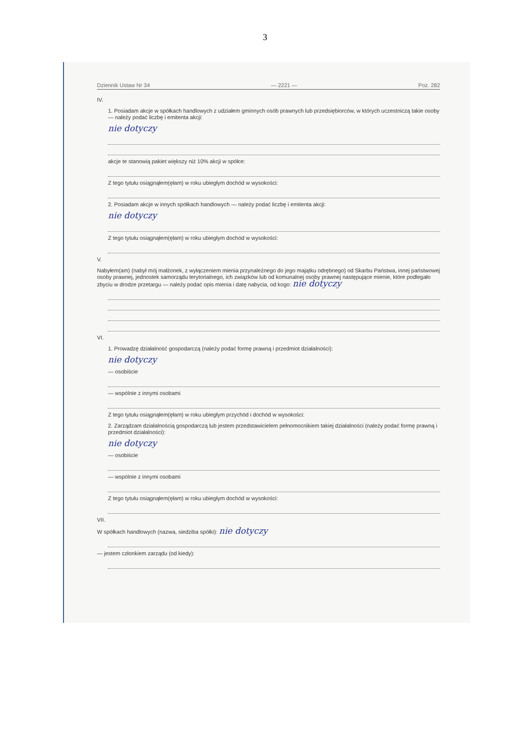3
Dziennik Ustaw Nr 34 — 2221 — Poz. 282
IV.
1. Posiadam akcje w spółkach handlowych z udziałem gminnych osób prawnych lub przedsiębiorców, w których uczestniczą takie osoby — należy podać liczbę i emitenta akcji:
nie dotyczy
akcje te stanowią pakiet większy niż 10% akcji w spółce:
Z tego tytułu osiągnąłem(ęłam) w roku ubiegłym dochód w wysokości:
2. Posiadam akcje w innych spółkach handlowych — należy podać liczbę i emitenta akcji:
nie dotyczy
Z tego tytułu osiągnąłem(ęłam) w roku ubiegłym dochód w wysokości:
V.
Nabyłem(am) (nabył mój małżonek, z wyłączeniem mienia przynależnego do jego majątku odrębnego) od Skarbu Państwa, innej państwowej osoby prawnej, jednostek samorządu terytorialnego, ich związków lub od komunalnej osoby prawnej następujące mienie, które podlegało zbyciu w drodze przetargu — należy podać opis mienia i datę nabycia, od kogo: nie dotyczy
VI.
1. Prowadzę działalność gospodarczą (należy podać formę prawną i przedmiot działalności):
nie dotyczy
— osobiście
— wspólnie z innymi osobami
Z tego tytułu osiągnąłem(ęłam) w roku ubiegłym przychód i dochód w wysokości:
2. Zarządzam działalnością gospodarczą lub jestem przedstawicielem pełnomocnikiem takiej działalności (należy podać formę prawną i przedmiot działalności):
nie dotyczy
— osobiście
— wspólnie z innymi osobami
Z tego tytułu osiągnąłem(ęłam) w roku ubiegłym dochód w wysokości:
VII.
W spółkach handlowych (nazwa, siedziba spółki): nie dotyczy
— jestem członkiem zarządu (od kiedy):